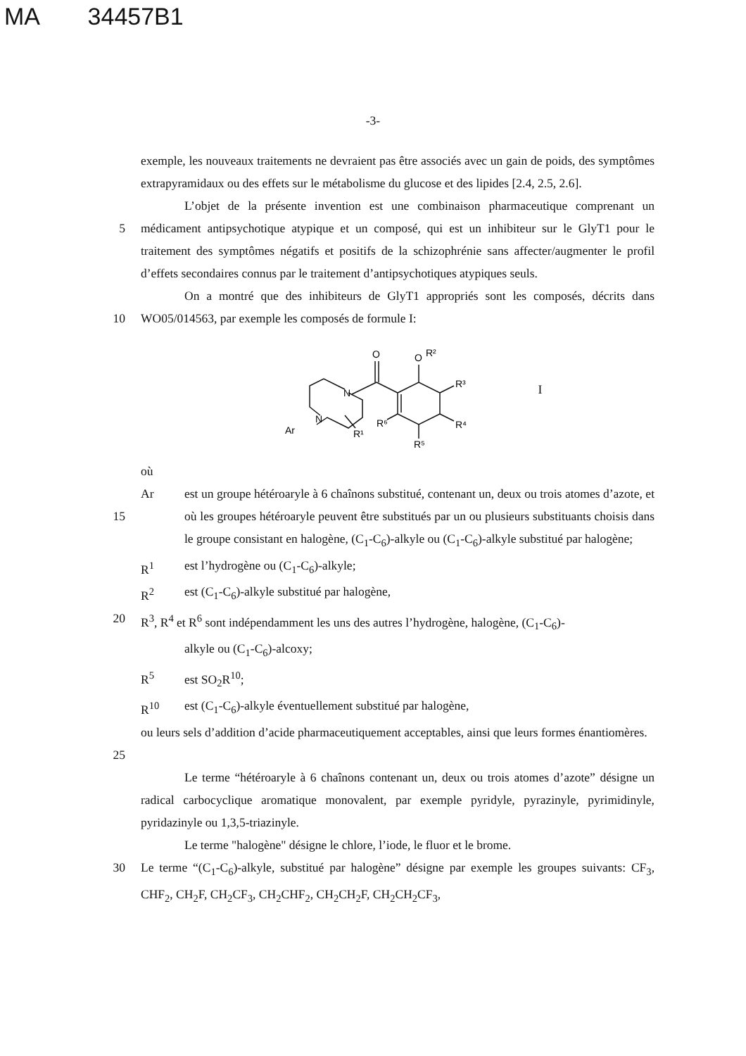MA 34457B1
-3-
exemple, les nouveaux traitements ne devraient pas être associés avec un gain de poids, des symptômes extrapyramidaux ou des effets sur le métabolisme du glucose et des lipides [2.4, 2.5, 2.6].
5 L’objet de la présente invention est une combinaison pharmaceutique comprenant un médicament antipsychotique atypique et un composé, qui est un inhibiteur sur le GlyT1 pour le traitement des symptômes négatifs et positifs de la schizophrénie sans affecter/augmenter le profil d’effets secondaires connus par le traitement d’antipsychotiques atypiques seuls.
10 On a montré que des inhibiteurs de GlyT1 appropriés sont les composés, décrits dans WO05/014563, par exemple les composés de formule I:
O
N
N
Ar
R¹
R⁶
O
R²
R³
R⁴
R⁵
I
où
15 Ar est un groupe hétéroaryle à 6 chaînons substitué, contenant un, deux ou trois atomes d’azote, et où les groupes hétéroaryle peuvent être substitués par un ou plusieurs substituants choisis dans le groupe consistant en halogène, (C<sub>1</sub>-C<sub>6</sub>)-alkyle ou (C<sub>1</sub>-C<sub>6</sub>)-alkyle substitué par halogène;
R<sup>1</sup> est l’hydrogène ou (C<sub>1</sub>-C<sub>6</sub>)-alkyle;
R<sup>2</sup> est (C<sub>1</sub>-C<sub>6</sub>)-alkyle substitué par halogène,
20 R<sup>3</sup>, R<sup>4</sup> et R<sup>6</sup> sont indépendamment les uns des autres l’hydrogène, halogène, (C<sub>1</sub>-C<sub>6</sub>)-
alkyle ou (C<sub>1</sub>-C<sub>6</sub>)-alcoxy;
R<sup>5</sup> est SO<sub>2</sub>R<sup>10</sup>;
R<sup>10</sup> est (C<sub>1</sub>-C<sub>6</sub>)-alkyle éventuellement substitué par halogène,
25 ou leurs sels d’addition d’acide pharmaceutiquement acceptables, ainsi que leurs formes énantiomères.
Le terme “hétéroaryle à 6 chaînons contenant un, deux ou trois atomes d’azote” désigne un radical carbocyclique aromatique monovalent, par exemple pyridyle, pyrazinyle, pyrimidinyle, pyridazinyle ou 1,3,5-triazinyle.
Le terme "halogène" désigne le chlore, l’iode, le fluor et le brome.
30 Le terme “(C<sub>1</sub>-C<sub>6</sub>)-alkyle, substitué par halogène” désigne par exemple les groupes suivants: CF<sub>3</sub>, CHF<sub>2</sub>, CH<sub>2</sub>F, CH<sub>2</sub>CF<sub>3</sub>, CH<sub>2</sub>CHF<sub>2</sub>, CH<sub>2</sub>CH<sub>2</sub>F, CH<sub>2</sub>CH<sub>2</sub>CF<sub>3</sub>,